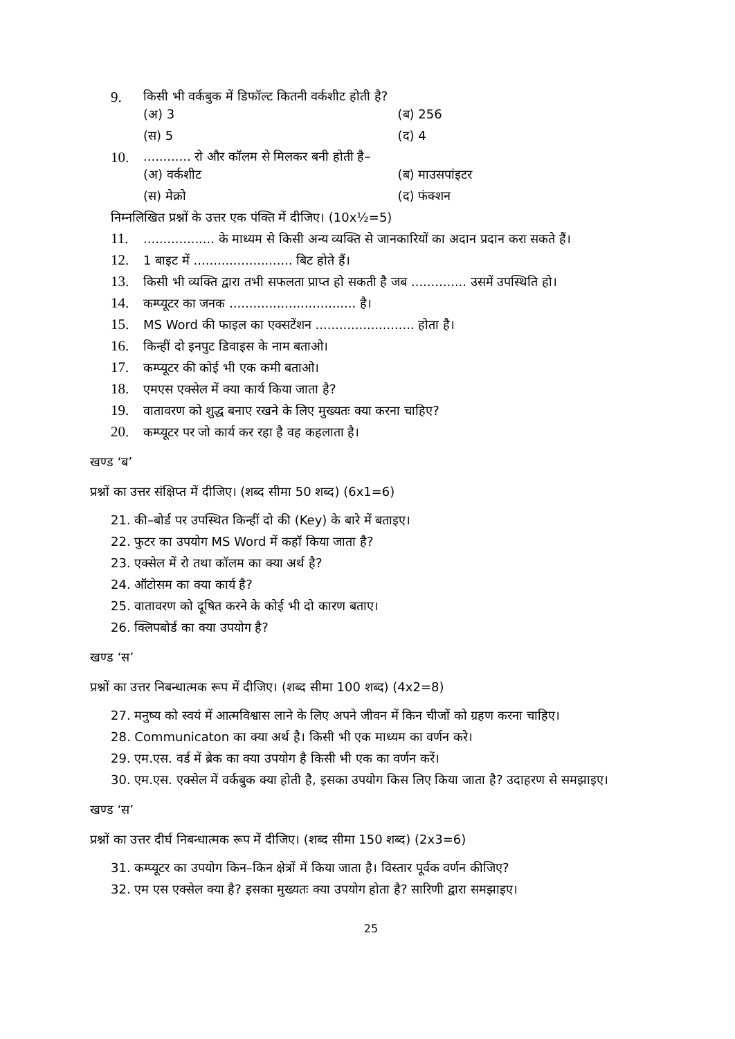9. किसी भी वर्कबुक में डिफॉल्ट कितनी वर्कशीट होती है?
(अ) 3 (ब) 256
(स) 5 (द) 4
10............. रो और कॉलम से मिलकर बनी होती है–
(अ) वर्कशीट (ब) माउसपांइटर
(स) मेक्रो (द) फंक्शन
निम्नलिखित प्रश्नों के उत्तर एक पंक्ति में दीजिए। (10x½=5)
11................... के माध्यम से किसी अन्य व्यक्ति से जानकारियों का अदान प्रदान करा सकते हैं।
12. 1 बाइट में ......................... बिट होते हैं।
13. किसी भी व्यक्ति द्वारा तभी सफलता प्राप्त हो सकती है जब .............. उसमें उपस्थिति हो।
14. कम्प्यूटर का जनक ................................ है।
15. MS Word की फाइल का एक्सटेंशन ......................... होता है।
16. किन्हीं दो इनपुट डिवाइस के नाम बताओ।
17. कम्प्यूटर की कोई भी एक कमी बताओ।
18. एमएस एक्सेल में क्या कार्य किया जाता है?
19. वातावरण को शुद्ध बनाए रखने के लिए मुख्यतः क्या करना चाहिए?
20. कम्प्यूटर पर जो कार्य कर रहा है वह कहलाता है।
खण्ड ‘ब’
प्रश्नों का उत्तर संक्षिप्त में दीजिए। (शब्द सीमा 50 शब्द) (6x1=6)
21. की–बोर्ड पर उपस्थित किन्हीं दो की (Key) के बारे में बताइए।
22. फुटर का उपयोग MS Word में कहॉ किया जाता है?
23. एक्सेल में रो तथा कॉलम का क्या अर्थ है?
24. ऑटोसम का क्या कार्य है?
25. वातावरण को दूषित करने के कोई भी दो कारण बताए।
26. क्लिपबोर्ड का क्या उपयोग है?
खण्ड ‘स’
प्रश्नों का उत्तर निबन्धात्मक रूप में दीजिए। (शब्द सीमा 100 शब्द) (4x2=8)
27. मनुष्य को स्वयं में आत्मविश्वास लाने के लिए अपने जीवन में किन चीजों को ग्रहण करना चाहिए।
28. Communicaton का क्या अर्थ है। किसी भी एक माध्यम का वर्णन करे।
29. एम.एस. वर्ड में ब्रेक का क्या उपयोग है किसी भी एक का वर्णन करें।
30. एम.एस. एक्सेल में वर्कबुक क्या होती है, इसका उपयोग किस लिए किया जाता है? उदाहरण से समझाइए।
खण्ड ‘स’
प्रश्नों का उत्तर दीर्घ निबन्धात्मक रूप में दीजिए। (शब्द सीमा 150 शब्द) (2x3=6)
31. कम्प्यूटर का उपयोग किन–किन क्षेत्रों में किया जाता है। विस्तार पूर्वक वर्णन कीजिए?
32. एम एस एक्सेल क्या है? इसका मुख्यतः क्या उपयोग होता है? सारिणी द्वारा समझाइए।
25